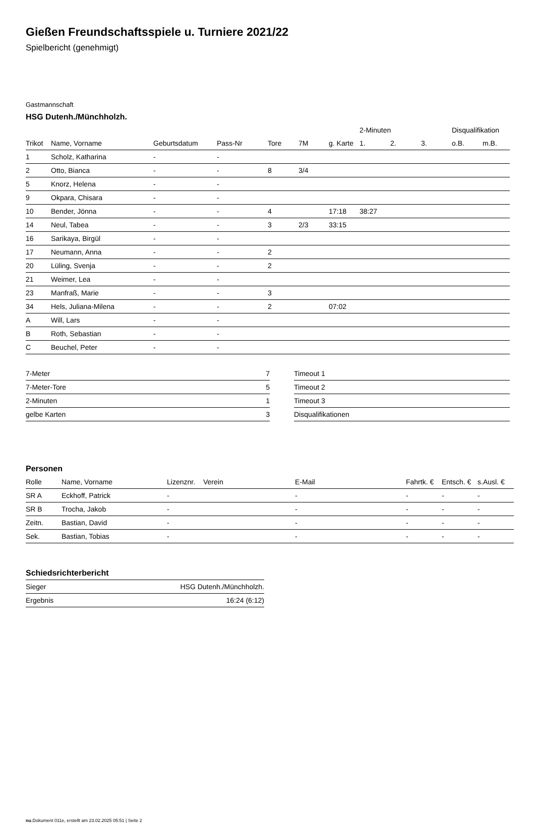Gießen Freundschaftsspiele u. Turniere 2021/22
Spielbericht (genehmigt)
Gastmannschaft
HSG Dutenh./Münchholzh.
| | | | | | | | 2-Minuten | | | Disqualifikation | |
| --- | --- | --- | --- | --- | --- | --- | --- | --- | --- | --- | --- |
| Trikot | Name, Vorname | Geburtsdatum | Pass-Nr | Tore | 7M | g. Karte | 1. | 2. | 3. | o.B. | m.B. |
| 1 | Scholz, Katharina | - | - | | | | | | | | |
| 2 | Otto, Bianca | - | - | 8 | 3/4 | | | | | | |
| 5 | Knorz, Helena | - | - | | | | | | | | |
| 9 | Okpara, Chisara | - | - | | | | | | | | |
| 10 | Bender, Jönna | - | - | 4 | | 17:18 | 38:27 | | | | |
| 14 | Neul, Tabea | - | - | 3 | 2/3 | 33:15 | | | | | |
| 16 | Sarikaya, Birgül | - | - | | | | | | | | |
| 17 | Neumann, Anna | - | - | 2 | | | | | | | |
| 20 | Lüling, Svenja | - | - | 2 | | | | | | | |
| 21 | Weimer, Lea | - | - | | | | | | | | |
| 23 | Manfraß, Marie | - | - | 3 | | | | | | | |
| 34 | Hels, Juliana-Milena | - | - | 2 | | 07:02 | | | | | |
| A | Will, Lars | - | - | | | | | | | | |
| B | Roth, Sebastian | - | - | | | | | | | | |
| C | Beuchel, Peter | - | - | | | | | | | | |
| 7-Meter | 7 |
| 7-Meter-Tore | 5 |
| 2-Minuten | 1 |
| gelbe Karten | 3 |
| Timeout 1 |
| Timeout 2 |
| Timeout 3 |
| Disqualifikationen |
Personen
| Rolle | Name, Vorname | Lizenznr. | Verein | E-Mail | Fahrtk. € | Entsch. € | s.Ausl. € |
| --- | --- | --- | --- | --- | --- | --- | --- |
| SR A | Eckhoff, Patrick | - | | - | - | - | - |
| SR B | Trocha, Jakob | - | | - | - | - | - |
| Zeitn. | Bastian, David | - | | - | - | - | - |
| Sek. | Bastian, Tobias | - | | - | - | - | - |
Schiedsrichterbericht
| Sieger | HSG Dutenh./Münchholzh. |
| Ergebnis | 16:24 (6:12) |
nu.Dokument 011e, erstellt am 23.02.2025 05:51 | Seite 2